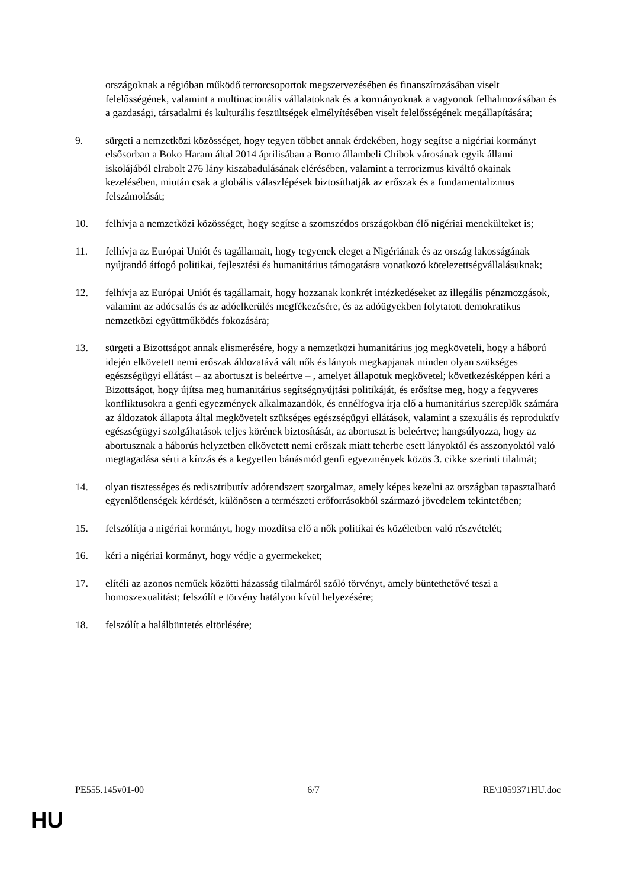országoknak a régióban működő terrorcsoportok megszervezésében és finanszírozásában viselt felelősségének, valamint a multinacionális vállalatoknak és a kormányoknak a vagyonok felhalmozásában és a gazdasági, társadalmi és kulturális feszültségek elmélyítésében viselt felelősségének megállapítására;
9. sürgeti a nemzetközi közösséget, hogy tegyen többet annak érdekében, hogy segítse a nigériai kormányt elsősorban a Boko Haram által 2014 áprilisában a Borno állambeli Chibok városának egyik állami iskolájából elrabolt 276 lány kiszabadulásának elérésében, valamint a terrorizmus kiváltó okainak kezelésében, miután csak a globális válaszlépések biztosíthatják az erőszak és a fundamentalizmus felszámolását;
10. felhívja a nemzetközi közösséget, hogy segítse a szomszédos országokban élő nigériai menekülteket is;
11. felhívja az Európai Uniót és tagállamait, hogy tegyenek eleget a Nigériának és az ország lakosságának nyújtandó átfogó politikai, fejlesztési és humanitárius támogatásra vonatkozó kötelezettségvállalásuknak;
12. felhívja az Európai Uniót és tagállamait, hogy hozzanak konkrét intézkedéseket az illegális pénzmozgások, valamint az adócsalás és az adóelkerülés megfékezésére, és az adóügyekben folytatott demokratikus nemzetközi együttműködés fokozására;
13. sürgeti a Bizottságot annak elismerésére, hogy a nemzetközi humanitárius jog megköveteli, hogy a háború idején elkövetett nemi erőszak áldozatává vált nők és lányok megkapjanak minden olyan szükséges egészségügyi ellátást – az abortuszt is beleértve – , amelyet állapotuk megkövetel; következésképpen kéri a Bizottságot, hogy újítsa meg humanitárius segítségnyújtási politikáját, és erősítse meg, hogy a fegyveres konfliktusokra a genfi egyezmények alkalmazandók, és ennélfogva írja elő a humanitárius szereplők számára az áldozatok állapota által megkövetelt szükséges egészségügyi ellátások, valamint a szexuális és reproduktív egészségügyi szolgáltatások teljes körének biztosítását, az abortuszt is beleértve; hangsúlyozza, hogy az abortusznak a háborús helyzetben elkövetett nemi erőszak miatt teherbe esett lányoktól és asszonyoktól való megtagadása sérti a kínzás és a kegyetlen bánásmód genfi egyezmények közös 3. cikke szerinti tilalmát;
14. olyan tisztességes és redisztributív adórendszert szorgalmaz, amely képes kezelni az országban tapasztalható egyenlőtlenségek kérdését, különösen a természeti erőforrásokból származó jövedelem tekintetében;
15. felszólítja a nigériai kormányt, hogy mozdítsa elő a nők politikai és közéletben való részvételét;
16. kéri a nigériai kormányt, hogy védje a gyermekeket;
17. elítéli az azonos neműek közötti házasság tilalmáról szóló törvényt, amely büntethetővé teszi a homoszexualitást; felszólít e törvény hatályon kívül helyezésére;
18. felszólít a halálbüntetés eltörlésére;
PE555.145v01-00 6/7 RE\1059371HU.doc
HU